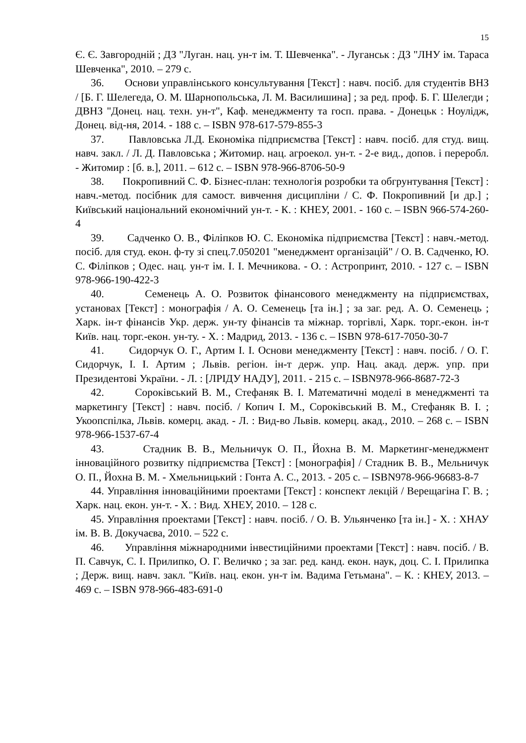15
Є. Є. Завгородній ; ДЗ "Луган. нац. ун-т ім. Т. Шевченка". - Луганськ : ДЗ "ЛНУ ім. Тараса Шевченка", 2010. – 279 с.
36. Основи управлінського консультування [Текст] : навч. посіб. для студентів ВНЗ / [Б. Г. Шелегеда, О. М. Шарнопольська, Л. М. Василишина] ; за ред. проф. Б. Г. Шелегди ; ДВНЗ "Донец. нац. техн. ун-т", Каф. менеджменту та госп. права. - Донецьк : Ноулідж, Донец. від-ня, 2014. - 188 с. – ISBN 978-617-579-855-3
37. Павловська Л.Д. Економіка підприємства [Текст] : навч. посіб. для студ. вищ. навч. закл. / Л. Д. Павловська ; Житомир. нац. агроекол. ун-т. - 2-е вид., допов. і переробл. - Житомир : [б. в.], 2011. – 612 с. – ISBN 978-966-8706-50-9
38. Покропивний С. Ф. Бізнес-план: технологія розробки та обгрунтування [Текст] : навч.-метод. посібник для самост. вивчення дисципліни / С. Ф. Покропивний [и др.] ; Київський національний економічний ун-т. - К. : КНЕУ, 2001. - 160 с. – ISBN 966-574-260-4
39. Садченко О. В., Філіпков Ю. С. Економіка підприємства [Текст] : навч.-метод. посіб. для студ. екон. ф-ту зі спец.7.050201 "менеджмент організацій" / О. В. Садченко, Ю. С. Філіпков ; Одес. нац. ун-т ім. І. І. Мечникова. - О. : Астропринт, 2010. - 127 с. – ISBN 978-966-190-422-3
40. Семенець А. О. Розвиток фінансового менеджменту на підприємствах, установах [Текст] : монографія / А. О. Семенець [та ін.] ; за заг. ред. А. О. Семенець ; Харк. ін-т фінансів Укр. держ. ун-ту фінансів та міжнар. торгівлі, Харк. торг.-екон. ін-т Київ. нац. торг.-екон. ун-ту. - Х. : Мадрид, 2013. - 136 с. – ISBN 978-617-7050-30-7
41. Сидорчук О. Г., Артим І. І. Основи менеджменту [Текст] : навч. посіб. / О. Г. Сидорчук, І. І. Артим ; Львів. регіон. ін-т держ. упр. Нац. акад. держ. упр. при Президентові України. - Л. : [ЛРІДУ НАДУ], 2011. - 215 с. – ISBN978-966-8687-72-3
42. Сороківський В. М., Стефаняк В. І. Математичні моделі в менеджменті та маркетингу [Текст] : навч. посіб. / Копич І. М., Сороківський В. М., Стефаняк В. І. ; Укоопспілка, Львів. комерц. акад. - Л. : Вид-во Львів. комерц. акад., 2010. – 268 с. – ISBN 978-966-1537-67-4
43. Стадник В. В., Мельничук О. П., Йохна В. М. Маркетинг-менеджмент інноваційного розвитку підприємства [Текст] : [монографія] / Стадник В. В., Мельничук О. П., Йохна В. М. - Хмельницький : Гонта А. С., 2013. - 205 с. – ISBN978-966-96683-8-7
44. Управління інноваційними проектами [Текст] : конспект лекцій / Верещагіна Г. В. ; Харк. нац. екон. ун-т. - Х. : Вид. ХНЕУ, 2010. – 128 с.
45. Управління проектами [Текст] : навч. посіб. / О. В. Ульянченко [та ін.] - Х. : ХНАУ ім. В. В. Докучаєва, 2010. – 522 с.
46. Управління міжнародними інвестиційними проектами [Текст] : навч. посіб. / В. П. Савчук, С. І. Прилипко, О. Г. Величко ; за заг. ред. канд. екон. наук, доц. С. І. Прилипка ; Держ. вищ. навч. закл. "Київ. нац. екон. ун-т ім. Вадима Гетьмана". – К. : КНЕУ, 2013. – 469 с. – ISBN 978-966-483-691-0